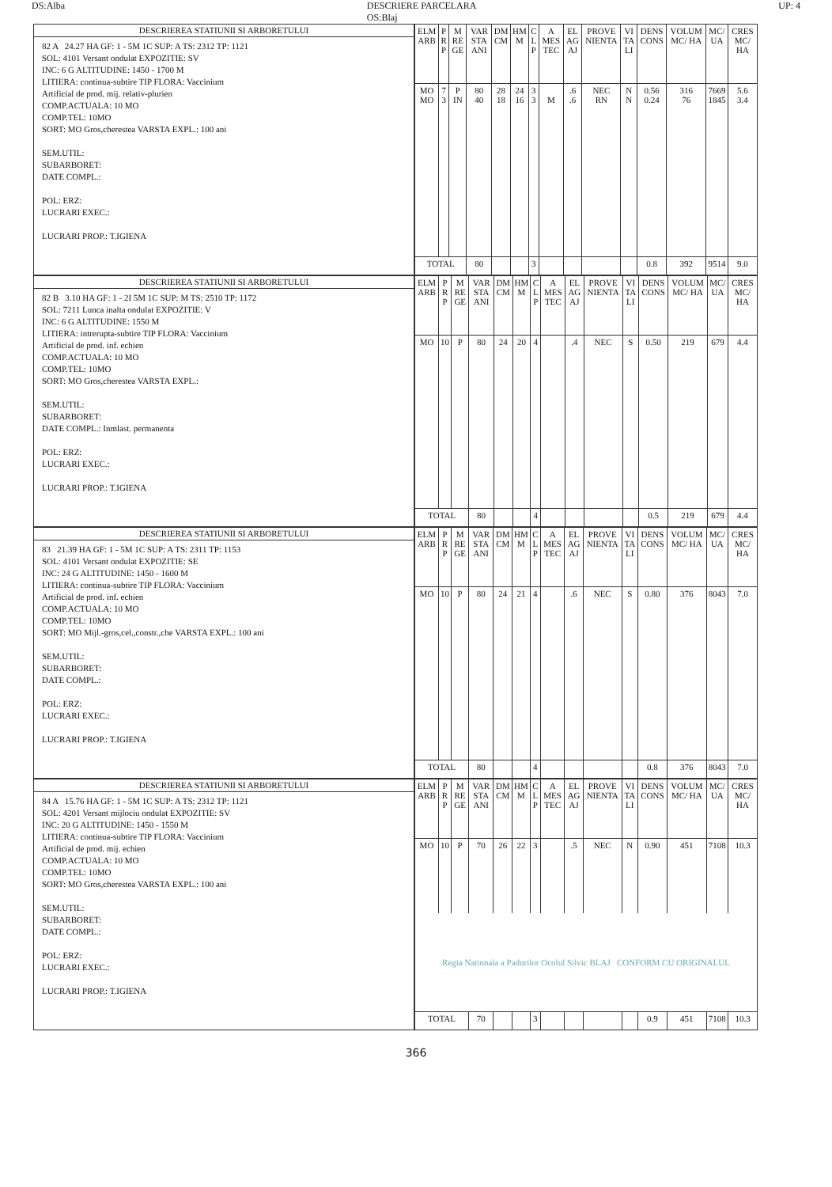DS:Alba DESCRIERE PARCELARA
OS:Blaj UP: 4
DESCRIEREA STATIUNII SI ARBORETULUI
82 A 24.27 HA GF: 1 - 5M 1C SUP: A TS: 2312 TP: 1121
SOL: 4101 Versant ondulat EXPOZITIE: SV
INC: 6 G ALTITUDINE: 1450 - 1700 M
LITIERA: continua-subtire TIP FLORA: Vaccinium
Artificial de prod. mij. relativ-plurien
COMP.ACTUALA: 10 MO
COMP.TEL: 10MO
SORT: MO Gros,cherestea VARSTA EXPL.: 100 ani
SEM.UTIL:
SUBARBORET:
DATE COMPL.:
POL: ERZ:
LUCRARI EXEC.:
LUCRARI PROP.: T.IGIENA
| ELM ARB | P R P | M RE GE | VAR STA ANI | DM CM | HM M | C L P | A MES TEC | EL AG AJ | PROVE NIENTA | VI TA LI | DENS CONS | VOLUM MC/ HA | MC/ UA | CRES MC/ HA |
| --- | --- | --- | --- | --- | --- | --- | --- | --- | --- | --- | --- | --- | --- | --- |
| MO MO | 7 3 | P IN | 80 40 | 28 18 | 24 16 | 3 3 | M | .6 .6 | NEC RN | N N | 0.56 0.24 | 316 76 | 7669 1845 | 5.6 3.4 |
| TOTAL | | | 80 | | | 3 | | | | | 0.8 | 392 | 9514 | 9.0 |
DESCRIEREA STATIUNII SI ARBORETULUI
82 B 3.10 HA GF: 1 - 2I 5M 1C SUP: M TS: 2510 TP: 1172
SOL: 7211 Lunca inalta ondulat EXPOZITIE: V
INC: 6 G ALTITUDINE: 1550 M
LITIERA: intrerupta-subtire TIP FLORA: Vaccinium
Artificial de prod. inf. echien
COMP.ACTUALA: 10 MO
COMP.TEL: 10MO
SORT: MO Gros,cherestea VARSTA EXPL.:
SEM.UTIL:
SUBARBORET:
DATE COMPL.: Inmlast. permanenta
POL: ERZ:
LUCRARI EXEC.:
LUCRARI PROP.: T.IGIENA
| ELM ARB | P R P | M RE GE | VAR STA ANI | DM CM | HM M | C L P | A MES TEC | EL AG AJ | PROVE NIENTA | VI TA LI | DENS CONS | VOLUM MC/ HA | MC/ UA | CRES MC/ HA |
| --- | --- | --- | --- | --- | --- | --- | --- | --- | --- | --- | --- | --- | --- | --- |
| MO | 10 | P | 80 | 24 | 20 | 4 | | .4 | NEC | S | 0.50 | 219 | 679 | 4.4 |
| TOTAL | | | 80 | | | 4 | | | | | 0.5 | 219 | 679 | 4.4 |
DESCRIEREA STATIUNII SI ARBORETULUI
83 21.39 HA GF: 1 - 5M 1C SUP: A TS: 2311 TP: 1153
SOL: 4101 Versant ondulat EXPOZITIE: SE
INC: 24 G ALTITUDINE: 1450 - 1600 M
LITIERA: continua-subtire TIP FLORA: Vaccinium
Artificial de prod. inf. echien
COMP.ACTUALA: 10 MO
COMP.TEL: 10MO
SORT: MO Mijl.-gros,cel.,constr.,che VARSTA EXPL.: 100 ani
SEM.UTIL:
SUBARBORET:
DATE COMPL.:
POL: ERZ:
LUCRARI EXEC.:
LUCRARI PROP.: T.IGIENA
| ELM ARB | P R P | M RE GE | VAR STA ANI | DM CM | HM M | C L P | A MES TEC | EL AG AJ | PROVE NIENTA | VI TA LI | DENS CONS | VOLUM MC/ HA | MC/ UA | CRES MC/ HA |
| --- | --- | --- | --- | --- | --- | --- | --- | --- | --- | --- | --- | --- | --- | --- |
| MO | 10 | P | 80 | 24 | 21 | 4 | | .6 | NEC | S | 0.80 | 376 | 8043 | 7.0 |
| TOTAL | | | 80 | | | 4 | | | | | 0.8 | 376 | 8043 | 7.0 |
DESCRIEREA STATIUNII SI ARBORETULUI
84 A 15.76 HA GF: 1 - 5M 1C SUP: A TS: 2312 TP: 1121
SOL: 4201 Versant mijlociu ondulat EXPOZITIE: SV
INC: 20 G ALTITUDINE: 1450 - 1550 M
LITIERA: continua-subtire TIP FLORA: Vaccinium
Artificial de prod. mij. echien
COMP.ACTUALA: 10 MO
COMP.TEL: 10MO
SORT: MO Gros,cherestea VARSTA EXPL.: 100 ani
SEM.UTIL:
SUBARBORET:
DATE COMPL.:
POL: ERZ:
LUCRARI EXEC.:
LUCRARI PROP.: T.IGIENA
| ELM ARB | P R P | M RE GE | VAR STA ANI | DM CM | HM M | C L P | A MES TEC | EL AG AJ | PROVE NIENTA | VI TA LI | DENS CONS | VOLUM MC/ HA | MC/ UA | CRES MC/ HA |
| --- | --- | --- | --- | --- | --- | --- | --- | --- | --- | --- | --- | --- | --- | --- |
| MO | 10 | P | 70 | 26 | 22 | 3 | | .5 | NEC | N | 0.90 | 451 | 7108 | 10.3 |
| Regia Nationala a Padurilor Ocolul Silvic BLAJ CONFORM CU ORIGINALUL | | | | | | | | | | | | | | |
| TOTAL | | | 70 | | | 3 | | | | | 0.9 | 451 | 7108 | 10.3 |
366